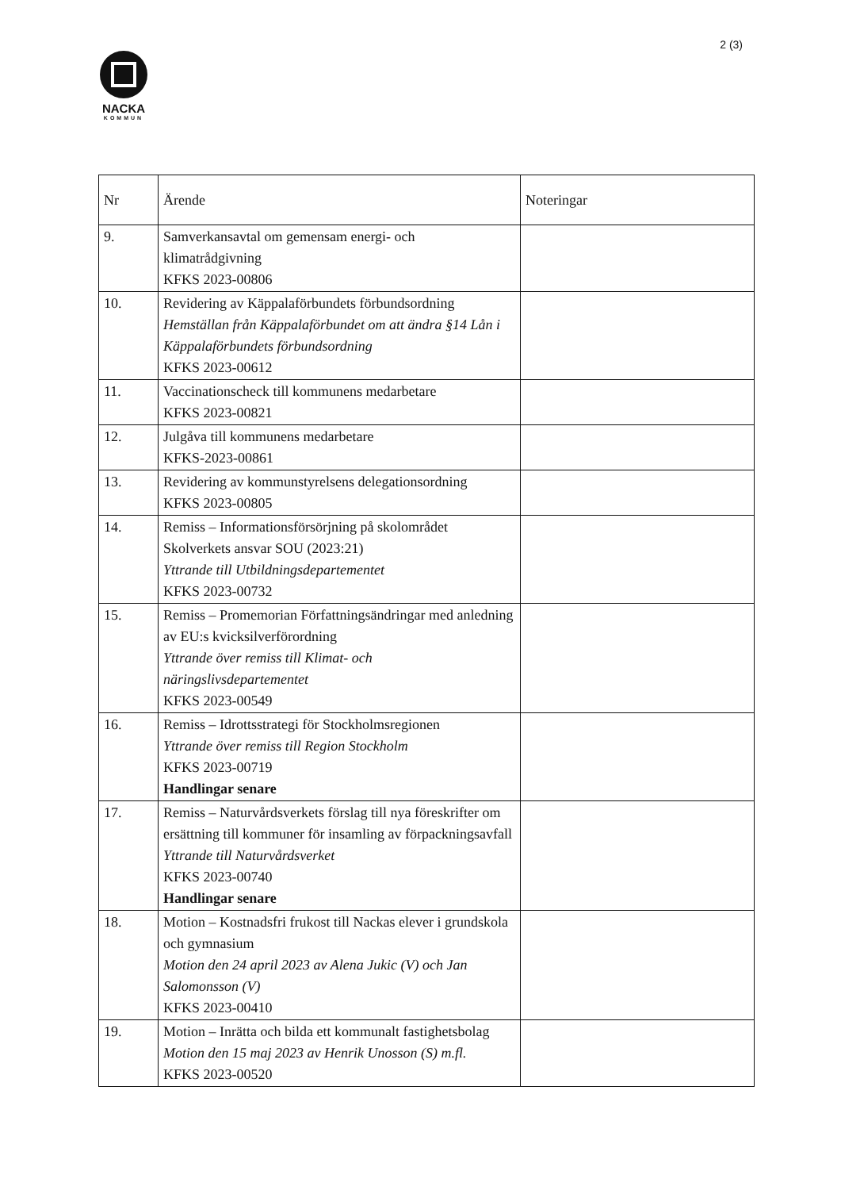2 (3)
NACKA
KOMMUN
| Nr | Ärende | Noteringar |
| --- | --- | --- |
| 9. | Samverkansavtal om gemensam energi- och klimatrådgivning KFKS 2023-00806 | |
| 10. | Revidering av Käppalaförbundets förbundsordning Hemställan från Käppalaförbundet om att ändra §14 Lån i Käppalaförbundets förbundsordning KFKS 2023-00612 | |
| 11. | Vaccinationscheck till kommunens medarbetare KFKS 2023-00821 | |
| 12. | Julgåva till kommunens medarbetare KFKS-2023-00861 | |
| 13. | Revidering av kommunstyrelsens delegationsordning KFKS 2023-00805 | |
| 14. | Remiss – Informationsförsörjning på skolområdet Skolverkets ansvar SOU (2023:21) Yttrande till Utbildningsdepartementet KFKS 2023-00732 | |
| 15. | Remiss – Promemorian Författningsändringar med anledning av EU:s kvicksilverförordning Yttrande över remiss till Klimat- och näringslivsdepartementet KFKS 2023-00549 | |
| 16. | Remiss – Idrottsstrategi för Stockholmsregionen Yttrande över remiss till Region Stockholm KFKS 2023-00719 Handlingar senare | |
| 17. | Remiss – Naturvårdsverkets förslag till nya föreskrifter om ersättning till kommuner för insamling av förpackningsavfall Yttrande till Naturvårdsverket KFKS 2023-00740 Handlingar senare | |
| 18. | Motion – Kostnadsfri frukost till Nackas elever i grundskola och gymnasium Motion den 24 april 2023 av Alena Jukic (V) och Jan Salomonsson (V) KFKS 2023-00410 | |
| 19. | Motion – Inrätta och bilda ett kommunalt fastighetsbolag Motion den 15 maj 2023 av Henrik Unosson (S) m.fl. KFKS 2023-00520 | |